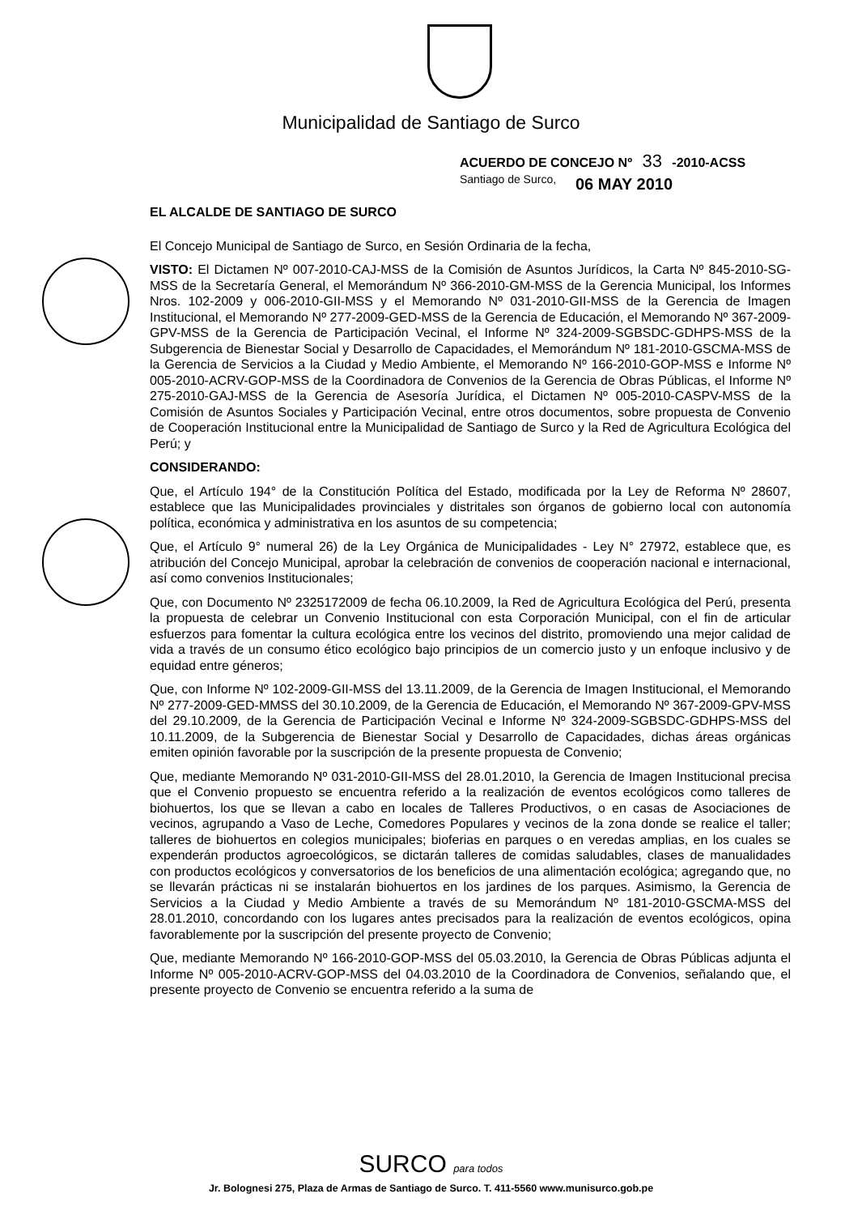Municipalidad de Santiago de Surco
ACUERDO DE CONCEJO Nº 33 -2010-ACSS
Santiago de Surco, 06 MAY 2010
EL ALCALDE DE SANTIAGO DE SURCO
El Concejo Municipal de Santiago de Surco, en Sesión Ordinaria de la fecha,
VISTO: El Dictamen Nº 007-2010-CAJ-MSS de la Comisión de Asuntos Jurídicos, la Carta Nº 845-2010-SG-MSS de la Secretaría General, el Memorándum Nº 366-2010-GM-MSS de la Gerencia Municipal, los Informes Nros. 102-2009 y 006-2010-GII-MSS y el Memorando Nº 031-2010-GII-MSS de la Gerencia de Imagen Institucional, el Memorando Nº 277-2009-GED-MSS de la Gerencia de Educación, el Memorando Nº 367-2009-GPV-MSS de la Gerencia de Participación Vecinal, el Informe Nº 324-2009-SGBSDC-GDHPS-MSS de la Subgerencia de Bienestar Social y Desarrollo de Capacidades, el Memorándum Nº 181-2010-GSCMA-MSS de la Gerencia de Servicios a la Ciudad y Medio Ambiente, el Memorando Nº 166-2010-GOP-MSS e Informe Nº 005-2010-ACRV-GOP-MSS de la Coordinadora de Convenios de la Gerencia de Obras Públicas, el Informe Nº 275-2010-GAJ-MSS de la Gerencia de Asesoría Jurídica, el Dictamen Nº 005-2010-CASPV-MSS de la Comisión de Asuntos Sociales y Participación Vecinal, entre otros documentos, sobre propuesta de Convenio de Cooperación Institucional entre la Municipalidad de Santiago de Surco y la Red de Agricultura Ecológica del Perú; y
CONSIDERANDO:
Que, el Artículo 194° de la Constitución Política del Estado, modificada por la Ley de Reforma Nº 28607, establece que las Municipalidades provinciales y distritales son órganos de gobierno local con autonomía política, económica y administrativa en los asuntos de su competencia;
Que, el Artículo 9° numeral 26) de la Ley Orgánica de Municipalidades - Ley N° 27972, establece que, es atribución del Concejo Municipal, aprobar la celebración de convenios de cooperación nacional e internacional, así como convenios Institucionales;
Que, con Documento Nº 2325172009 de fecha 06.10.2009, la Red de Agricultura Ecológica del Perú, presenta la propuesta de celebrar un Convenio Institucional con esta Corporación Municipal, con el fin de articular esfuerzos para fomentar la cultura ecológica entre los vecinos del distrito, promoviendo una mejor calidad de vida a través de un consumo ético ecológico bajo principios de un comercio justo y un enfoque inclusivo y de equidad entre géneros;
Que, con Informe Nº 102-2009-GII-MSS del 13.11.2009, de la Gerencia de Imagen Institucional, el Memorando Nº 277-2009-GED-MMSS del 30.10.2009, de la Gerencia de Educación, el Memorando Nº 367-2009-GPV-MSS del 29.10.2009, de la Gerencia de Participación Vecinal e Informe Nº 324-2009-SGBSDC-GDHPS-MSS del 10.11.2009, de la Subgerencia de Bienestar Social y Desarrollo de Capacidades, dichas áreas orgánicas emiten opinión favorable por la suscripción de la presente propuesta de Convenio;
Que, mediante Memorando Nº 031-2010-GII-MSS del 28.01.2010, la Gerencia de Imagen Institucional precisa que el Convenio propuesto se encuentra referido a la realización de eventos ecológicos como talleres de biohuertos, los que se llevan a cabo en locales de Talleres Productivos, o en casas de Asociaciones de vecinos, agrupando a Vaso de Leche, Comedores Populares y vecinos de la zona donde se realice el taller; talleres de biohuertos en colegios municipales; bioferias en parques o en veredas amplias, en los cuales se expenderán productos agroecológicos, se dictarán talleres de comidas saludables, clases de manualidades con productos ecológicos y conversatorios de los beneficios de una alimentación ecológica; agregando que, no se llevarán prácticas ni se instalarán biohuertos en los jardines de los parques. Asimismo, la Gerencia de Servicios a la Ciudad y Medio Ambiente a través de su Memorándum Nº 181-2010-GSCMA-MSS del 28.01.2010, concordando con los lugares antes precisados para la realización de eventos ecológicos, opina favorablemente por la suscripción del presente proyecto de Convenio;
Que, mediante Memorando Nº 166-2010-GOP-MSS del 05.03.2010, la Gerencia de Obras Públicas adjunta el Informe Nº 005-2010-ACRV-GOP-MSS del 04.03.2010 de la Coordinadora de Convenios, señalando que, el presente proyecto de Convenio se encuentra referido a la suma de
SURCO para todos
Jr. Bolognesi 275, Plaza de Armas de Santiago de Surco. T. 411-5560 www.munisurco.gob.pe